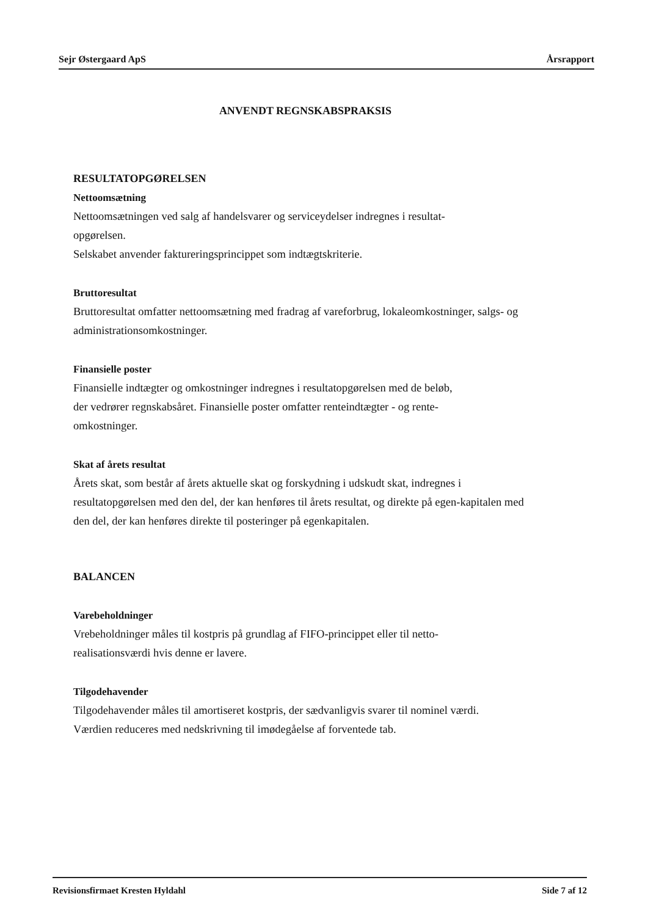Sejr Østergaard ApS Årsrapport
ANVENDT REGNSKABSPRAKSIS
RESULTATOPGØRELSEN
Nettoomsætning
Nettoomsætningen ved salg af handelsvarer og serviceydelser indregnes i resultat-
opgørelsen.
Selskabet anvender faktureringsprincippet som indtægtskriterie.
Bruttoresultat
Bruttoresultat omfatter nettoomsætning med fradrag af vareforbrug, lokaleomkostninger, salgs- og administrationsomkostninger.
Finansielle poster
Finansielle indtægter og omkostninger indregnes i resultatopgørelsen med de beløb,
der vedrører regnskabsåret. Finansielle poster omfatter renteindtægter - og rente-
omkostninger.
Skat af årets resultat
Årets skat, som består af årets aktuelle skat og forskydning i udskudt skat, indregnes i resultatopgørelsen med den del, der kan henføres til årets resultat, og direkte på egen-kapitalen med den del, der kan henføres direkte til posteringer på egenkapitalen.
BALANCEN
Varebeholdninger
Vrebeholdninger måles til kostpris på grundlag af FIFO-princippet eller til netto-
realisationsværdi hvis denne er lavere.
Tilgodehavender
Tilgodehavender måles til amortiseret kostpris, der sædvanligvis svarer til nominel værdi.
Værdien reduceres med nedskrivning til imødegåelse af forventede tab.
Revisionsfirmaet Kresten Hyldahl Side 7 af 12